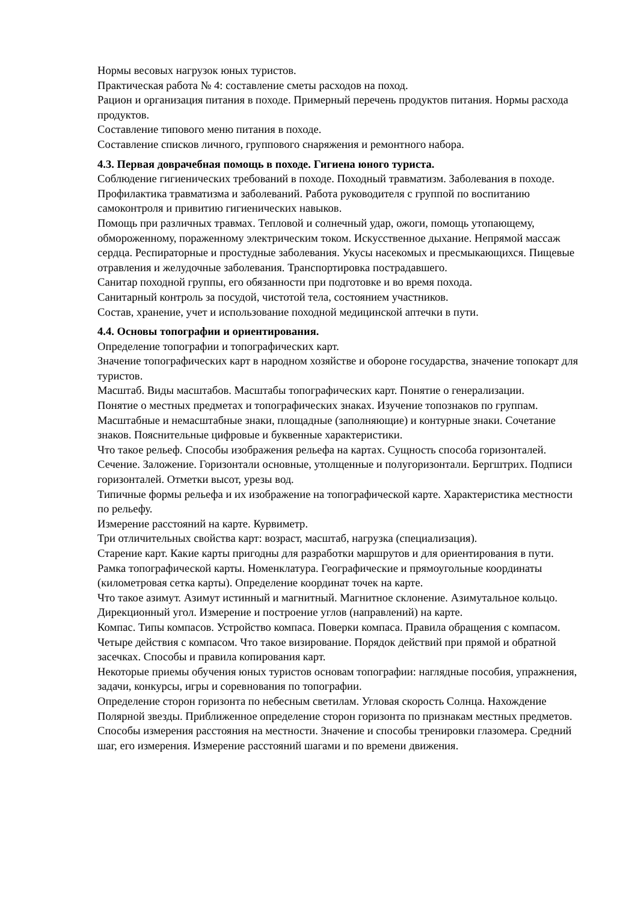Нормы весовых нагрузок юных туристов.
Практическая работа № 4: составление сметы расходов на поход.
Рацион и организация питания в походе. Примерный перечень продуктов питания. Нормы расхода продуктов.
Составление типового меню питания в походе.
Составление списков личного, группового снаряжения и ремонтного набора.
4.3. Первая доврачебная помощь в походе. Гигиена юного туриста.
Соблюдение гигиенических требований в походе. Походный травматизм. Заболевания в походе. Профилактика травматизма и заболеваний. Работа руководителя с группой по воспитанию самоконтроля и привитию гигиенических навыков.
Помощь при различных травмах. Тепловой и солнечный удар, ожоги, помощь утопающему, обмороженному, пораженному электрическим током. Искусственное дыхание. Непрямой массаж сердца. Респираторные и простудные заболевания. Укусы насекомых и пресмыкающихся. Пищевые отравления и желудочные заболевания. Транспортировка пострадавшего.
Санитар походной группы, его обязанности при подготовке и во время похода.
Санитарный контроль за посудой, чистотой тела, состоянием участников.
Состав, хранение, учет и использование походной медицинской аптечки в пути.
4.4. Основы топографии и ориентирования.
Определение топографии и топографических карт.
Значение топографических карт в народном хозяйстве и обороне государства, значение топокарт для туристов.
Масштаб. Виды масштабов. Масштабы топографических карт. Понятие о генерализации.
Понятие о местных предметах и топографических знаках. Изучение топознаков по группам. Масштабные и немасштабные знаки, площадные (заполняющие) и контурные знаки. Сочетание знаков. Пояснительные цифровые и буквенные характеристики.
Что такое рельеф. Способы изображения рельефа на картах. Сущность способа горизонталей. Сечение. Заложение. Горизонтали основные, утолщенные и полугоризонтали. Бергштрих. Подписи горизонталей. Отметки высот, урезы вод.
Типичные формы рельефа и их изображение на топографической карте. Характеристика местности по рельефу.
Измерение расстояний на карте. Курвиметр.
Три отличительных свойства карт: возраст, масштаб, нагрузка (специализация).
Старение карт. Какие карты пригодны для разработки маршрутов и для ориентирования в пути.
Рамка топографической карты. Номенклатура. Географические и прямоугольные координаты (километровая сетка карты). Определение координат точек на карте.
Что такое азимут. Азимут истинный и магнитный. Магнитное склонение. Азимутальное кольцо. Дирекционный угол. Измерение и построение углов (направлений) на карте.
Компас. Типы компасов. Устройство компаса. Поверки компаса. Правила обращения с компасом.
Четыре действия с компасом. Что такое визирование. Порядок действий при прямой и обратной засечках. Способы и правила копирования карт.
Некоторые приемы обучения юных туристов основам топографии: наглядные пособия, упражнения, задачи, конкурсы, игры и соревнования по топографии.
Определение сторон горизонта по небесным светилам. Угловая скорость Солнца. Нахождение Полярной звезды. Приближенное определение сторон горизонта по признакам местных предметов.
Способы измерения расстояния на местности. Значение и способы тренировки глазомера. Средний шаг, его измерения. Измерение расстояний шагами и по времени движения.